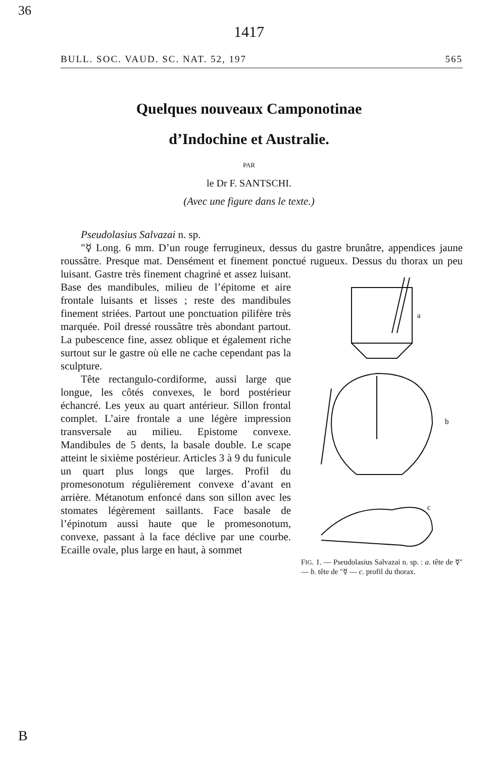36
1417
BULL. SOC. VAUD. SC. NAT. 52, 197 565
Quelques nouveaux Camponotinae
d’Indochine et Australie.
PAR
le Dr F. SANTSCHI.
(Avec une figure dans le texte.)
Pseudolasius Salvazai n. sp.
"☿ Long. 6 mm. D’un rouge ferrugineux, dessus du gastre brunâtre, appendices jaune roussâtre. Presque mat. Densément et finement ponctué rugueux. Dessus
a
b
c
FIG. 1. — Pseudolasius Salvazai n. sp. : a. tête de ☿" — b. tête de "☿ — c. profil du thorax. du thorax un peu luisant. Gastre très finement chagriné et assez luisant. Base des mandibules, milieu de l’épitome et aire frontale luisants et lisses ; reste des mandibules finement striées. Partout une ponctuation pilifère très marquée. Poil dressé roussâtre très abondant partout. La pubescence fine, assez oblique et également riche surtout sur le gastre où elle ne cache cependant pas la sculpture.
Tête rectangulo-cordiforme, aussi large que longue, les côtés convexes, le bord postérieur échancré. Les yeux au quart antérieur. Sillon frontal complet. L’aire frontale a une légère impression transversale au milieu. Epistome convexe. Mandibules de 5 dents, la basale double. Le scape atteint le sixième postérieur. Articles 3 à 9 du funicule un quart plus longs que larges. Profil du promesonotum régulièrement convexe d’avant en arrière. Métanotum enfoncé dans son sillon avec les stomates légèrement saillants. Face basale de l’épinotum aussi haute que le promesonotum, convexe, passant à la face déclive par une courbe. Ecaille ovale, plus large en haut, à sommet
B